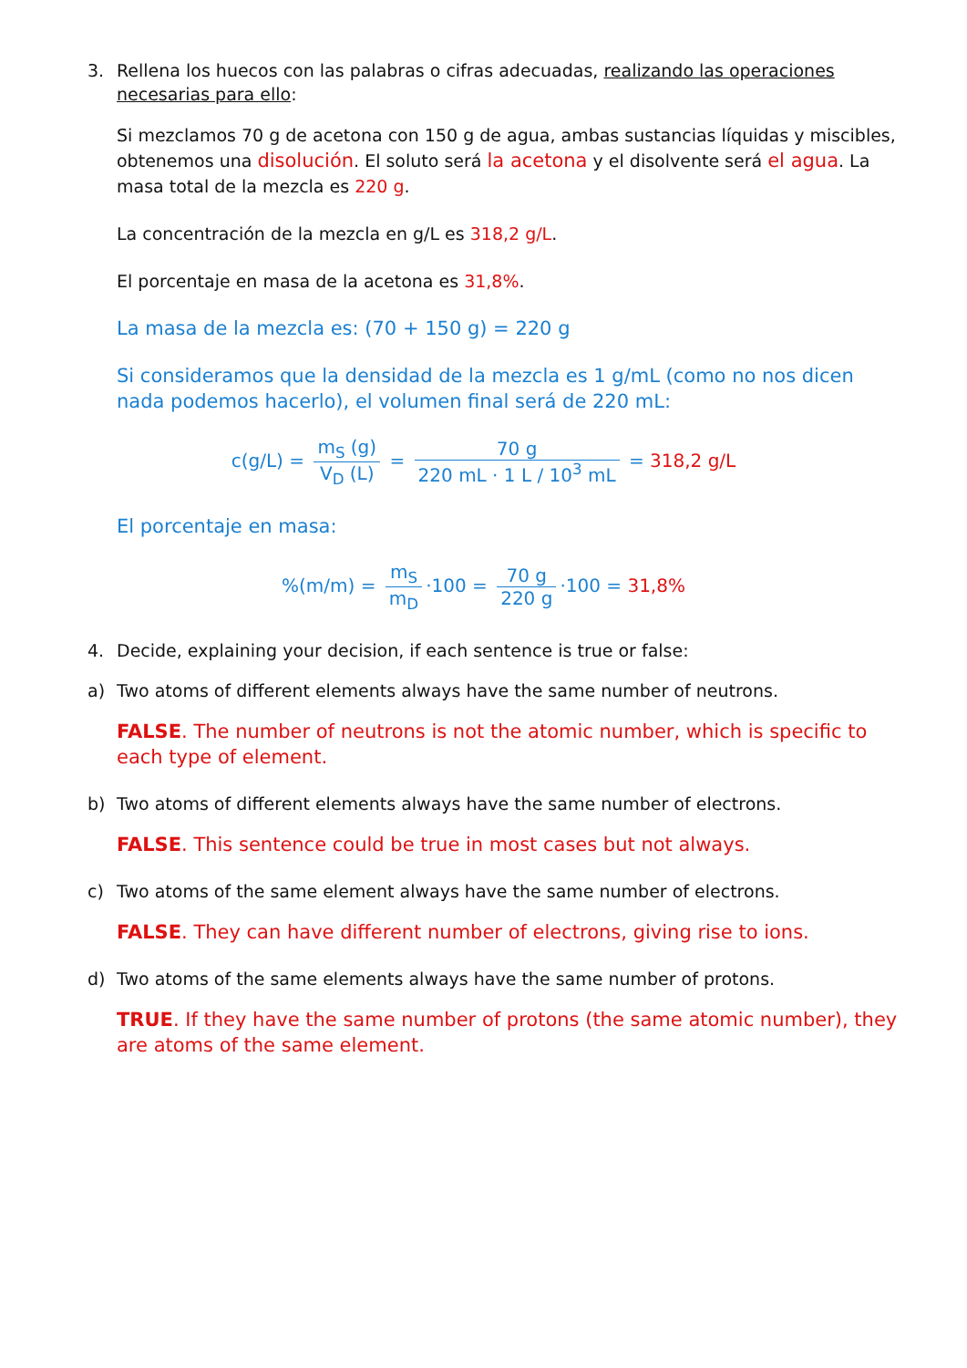3. Rellena los huecos con las palabras o cifras adecuadas, realizando las operaciones necesarias para ello:
Si mezclamos 70 g de acetona con 150 g de agua, ambas sustancias líquidas y miscibles, obtenemos una disolución. El soluto será la acetona y el disolvente será el agua. La masa total de la mezcla es 220 g.
La concentración de la mezcla en g/L es 318,2 g/L.
El porcentaje en masa de la acetona es 31,8%.
La masa de la mezcla es: (70 + 150 g) = 220 g
Si consideramos que la densidad de la mezcla es 1 g/mL (como no nos dicen nada podemos hacerlo), el volumen final será de 220 mL:
c(g/L) = m<sub>S</sub> (g) V<sub>D</sub> (L) = 70 g 220 mL · 1 L / 10<sup>3</sup> mL = 318,2 g/L
El porcentaje en masa:
%(m/m) = m<sub>S</sub> m<sub>D</sub> ·100 = 70 g 220 g ·100 = 31,8%
4. Decide, explaining your decision, if each sentence is true or false:
a) Two atoms of different elements always have the same number of neutrons.
FALSE. The number of neutrons is not the atomic number, which is specific to each type of element.
b) Two atoms of different elements always have the same number of electrons.
FALSE. This sentence could be true in most cases but not always.
c) Two atoms of the same element always have the same number of electrons.
FALSE. They can have different number of electrons, giving rise to ions.
d) Two atoms of the same elements always have the same number of protons.
TRUE. If they have the same number of protons (the same atomic number), they are atoms of the same element.